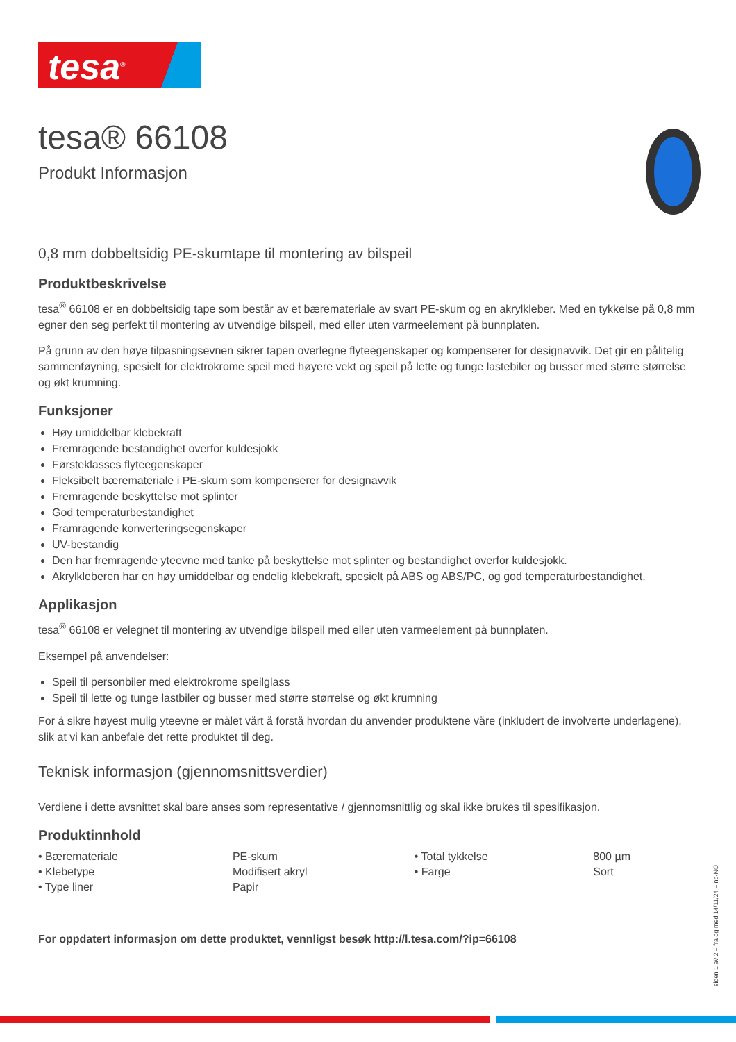tesa<sup>®</sup>
tesa® 66108
Produkt Informasjon
0,8 mm dobbeltsidig PE-skumtape til montering av bilspeil
Produktbeskrivelse
tesa<sup>®</sup> 66108 er en dobbeltsidig tape som består av et bæremateriale av svart PE-skum og en akrylkleber. Med en tykkelse på 0,8 mm egner den seg perfekt til montering av utvendige bilspeil, med eller uten varmeelement på bunnplaten.
På grunn av den høye tilpasningsevnen sikrer tapen overlegne flyteegenskaper og kompenserer for designavvik. Det gir en pålitelig sammenføyning, spesielt for elektrokrome speil med høyere vekt og speil på lette og tunge lastebiler og busser med større størrelse og økt krumning.
Funksjoner
Høy umiddelbar klebekraft
Fremragende bestandighet overfor kuldesjokk
Førsteklasses flyteegenskaper
Fleksibelt bæremateriale i PE-skum som kompenserer for designavvik
Fremragende beskyttelse mot splinter
God temperaturbestandighet
Framragende konverteringsegenskaper
UV-bestandig
Den har fremragende yteevne med tanke på beskyttelse mot splinter og bestandighet overfor kuldesjokk.
Akrylkleberen har en høy umiddelbar og endelig klebekraft, spesielt på ABS og ABS/PC, og god temperaturbestandighet.
Applikasjon
tesa<sup>®</sup> 66108 er velegnet til montering av utvendige bilspeil med eller uten varmeelement på bunnplaten.
Eksempel på anvendelser:
Speil til personbiler med elektrokrome speilglass
Speil til lette og tunge lastbiler og busser med større størrelse og økt krumning
For å sikre høyest mulig yteevne er målet vårt å forstå hvordan du anvender produktene våre (inkludert de involverte underlagene), slik at vi kan anbefale det rette produktet til deg.
Teknisk informasjon (gjennomsnittsverdier)
Verdiene i dette avsnittet skal bare anses som representative / gjennomsnittlig og skal ikke brukes til spesifikasjon.
Produktinnhold
| • Bæremateriale | PE-skum | • Total tykkelse | 800 µm |
| • Klebetype | Modifisert akryl | • Farge | Sort |
| • Type liner | Papir | | |
For oppdatert informasjon om dette produktet, vennligst besøk http://l.tesa.com/?ip=66108
siden 1 av 2 – fra og med 14/11/24 – nb-NO